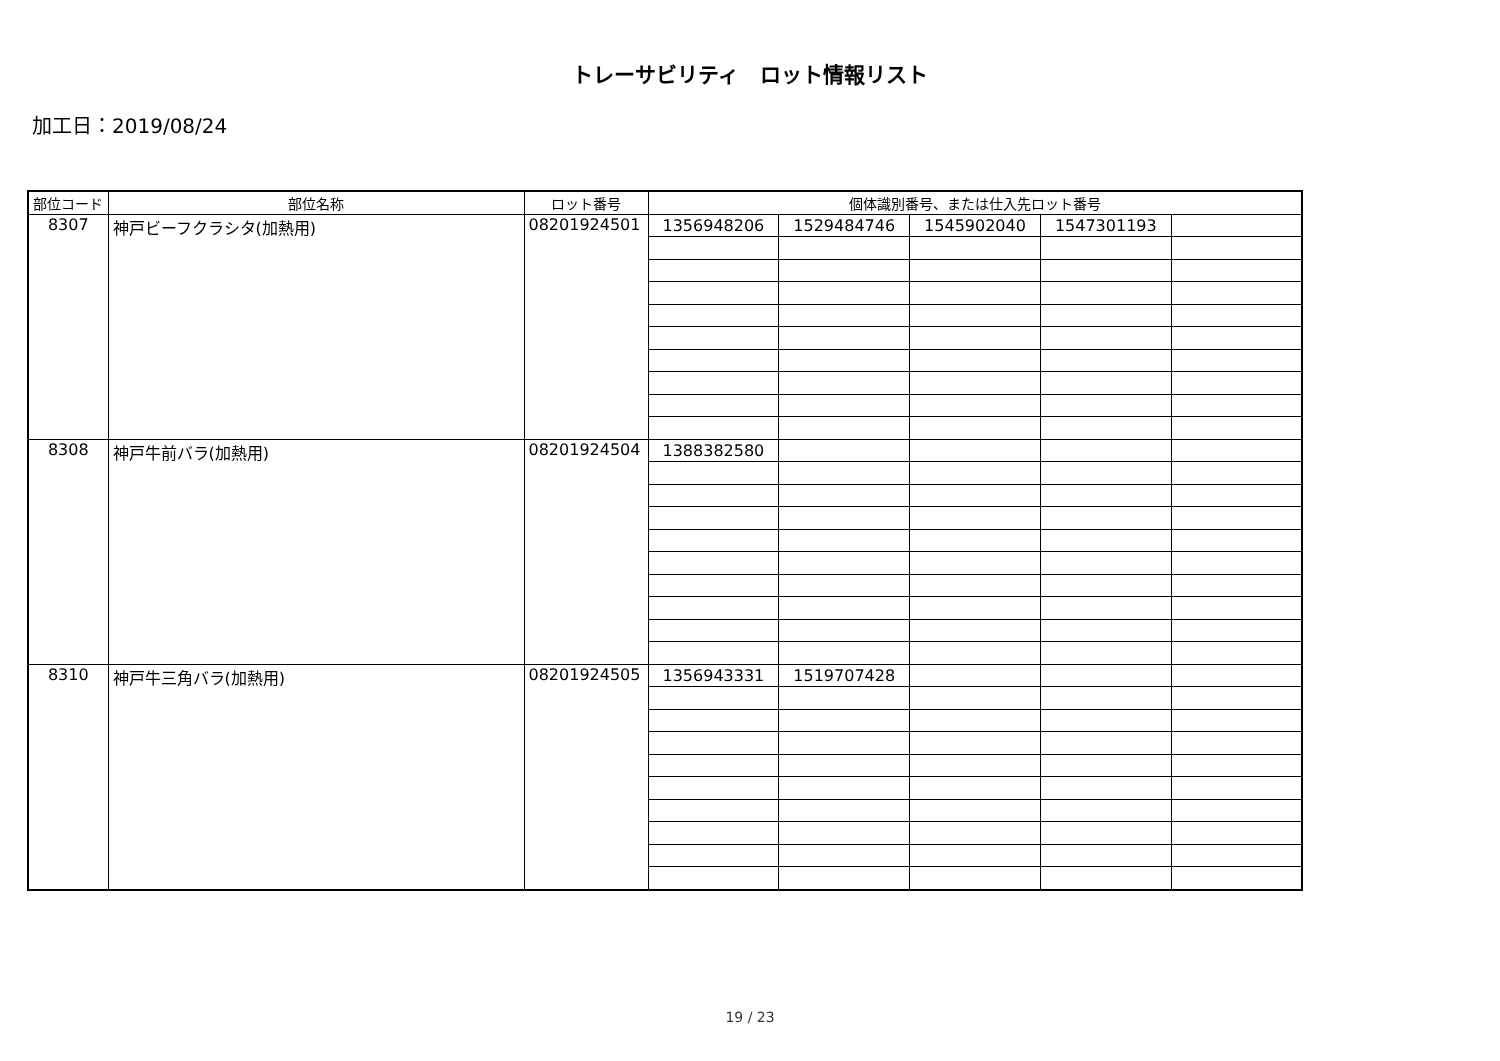トレーサビリティ　ロット情報リスト
加工日：2019/08/24
| 部位コード | 部位名称 | ロット番号 | 個体識別番号、または仕入先ロット番号 | | | | |
| --- | --- | --- | --- | --- | --- | --- | --- |
| 8307 | 神戸ビーフクラシタ(加熱用) | 08201924501 | 1356948206 | 1529484746 | 1545902040 | 1547301193 | |
| 8308 | 神戸牛前バラ(加熱用) | 08201924504 | 1388382580 | | | | |
| 8310 | 神戸牛三角バラ(加熱用) | 08201924505 | 1356943331 | 1519707428 | | | |
19 / 23